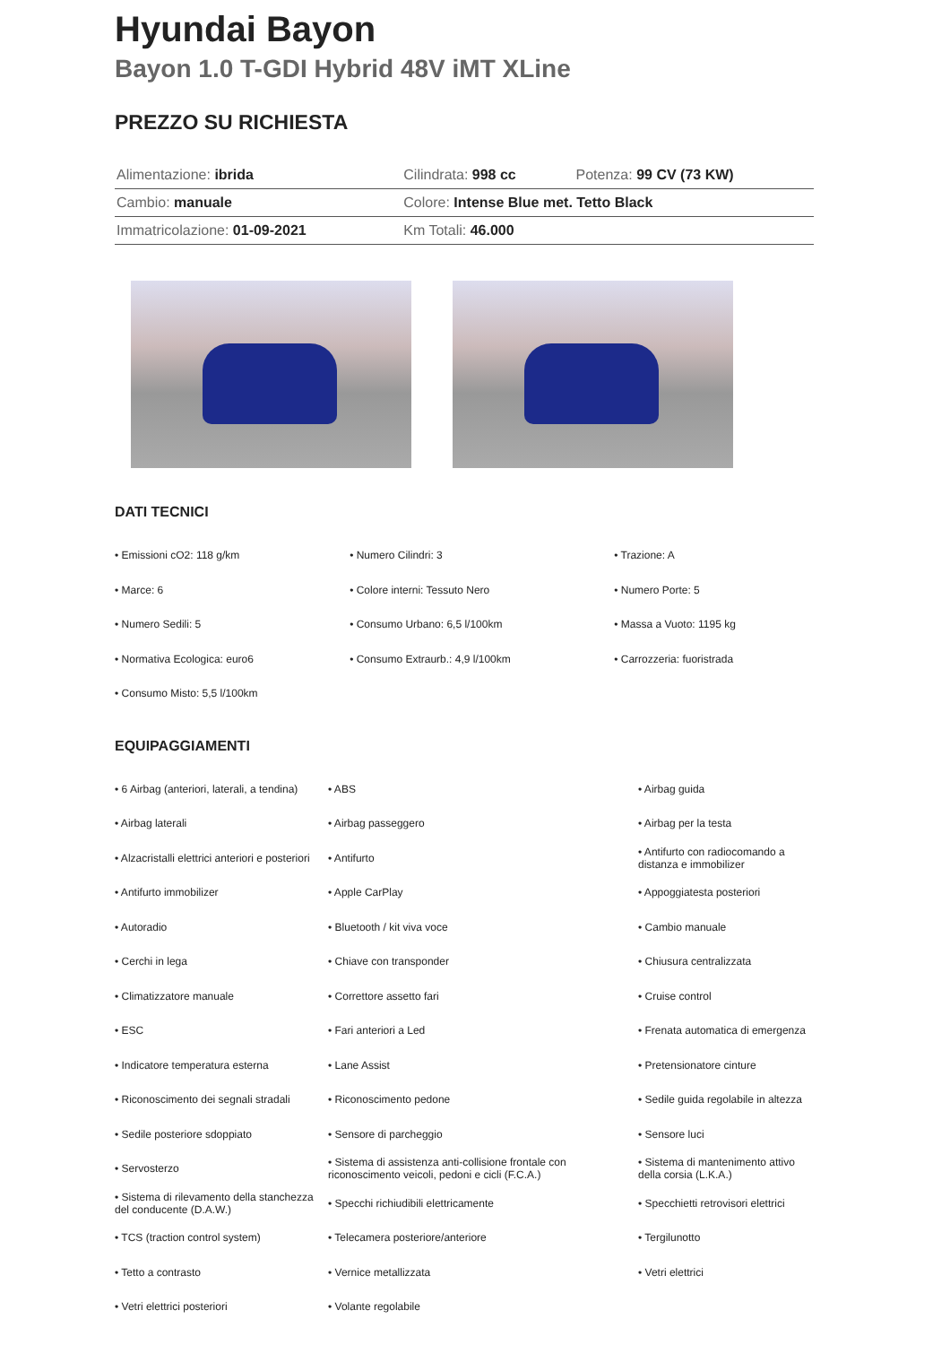Hyundai Bayon
Bayon 1.0 T-GDI Hybrid 48V iMT XLine
PREZZO SU RICHIESTA
| Alimentazione: ibrida | Cilindrata: 998 cc | Potenza: 99 CV (73 KW) |
| Cambio: manuale | Colore: Intense Blue met. Tetto Black | |
| Immatricolazione: 01-09-2021 | Km Totali: 46.000 | |
DATI TECNICI
| • Emissioni cO2: 118 g/km | • Numero Cilindri: 3 | • Trazione: A |
| • Marce: 6 | • Colore interni: Tessuto Nero | • Numero Porte: 5 |
| • Numero Sedili: 5 | • Consumo Urbano: 6,5 l/100km | • Massa a Vuoto: 1195 kg |
| • Normativa Ecologica: euro6 | • Consumo Extraurb.: 4,9 l/100km | • Carrozzeria: fuoristrada |
| • Consumo Misto: 5,5 l/100km | | |
EQUIPAGGIAMENTI
| • 6 Airbag (anteriori, laterali, a tendina) | • ABS | • Airbag guida |
| • Airbag laterali | • Airbag passeggero | • Airbag per la testa |
| • Alzacristalli elettrici anteriori e posteriori | • Antifurto | • Antifurto con radiocomando a distanza e immobilizer |
| • Antifurto immobilizer | • Apple CarPlay | • Appoggiatesta posteriori |
| • Autoradio | • Bluetooth / kit viva voce | • Cambio manuale |
| • Cerchi in lega | • Chiave con transponder | • Chiusura centralizzata |
| • Climatizzatore manuale | • Correttore assetto fari | • Cruise control |
| • ESC | • Fari anteriori a Led | • Frenata automatica di emergenza |
| • Indicatore temperatura esterna | • Lane Assist | • Pretensionatore cinture |
| • Riconoscimento dei segnali stradali | • Riconoscimento pedone | • Sedile guida regolabile in altezza |
| • Sedile posteriore sdoppiato | • Sensore di parcheggio | • Sensore luci |
| • Servosterzo | • Sistema di assistenza anti-collisione frontale con riconoscimento veicoli, pedoni e cicli (F.C.A.) | • Sistema di mantenimento attivo della corsia (L.K.A.) |
| • Sistema di rilevamento della stanchezza del conducente (D.A.W.) | • Specchi richiudibili elettricamente | • Specchietti retrovisori elettrici |
| • TCS (traction control system) | • Telecamera posteriore/anteriore | • Tergilunotto |
| • Tetto a contrasto | • Vernice metallizzata | • Vetri elettrici |
| • Vetri elettrici posteriori | • Volante regolabile | |